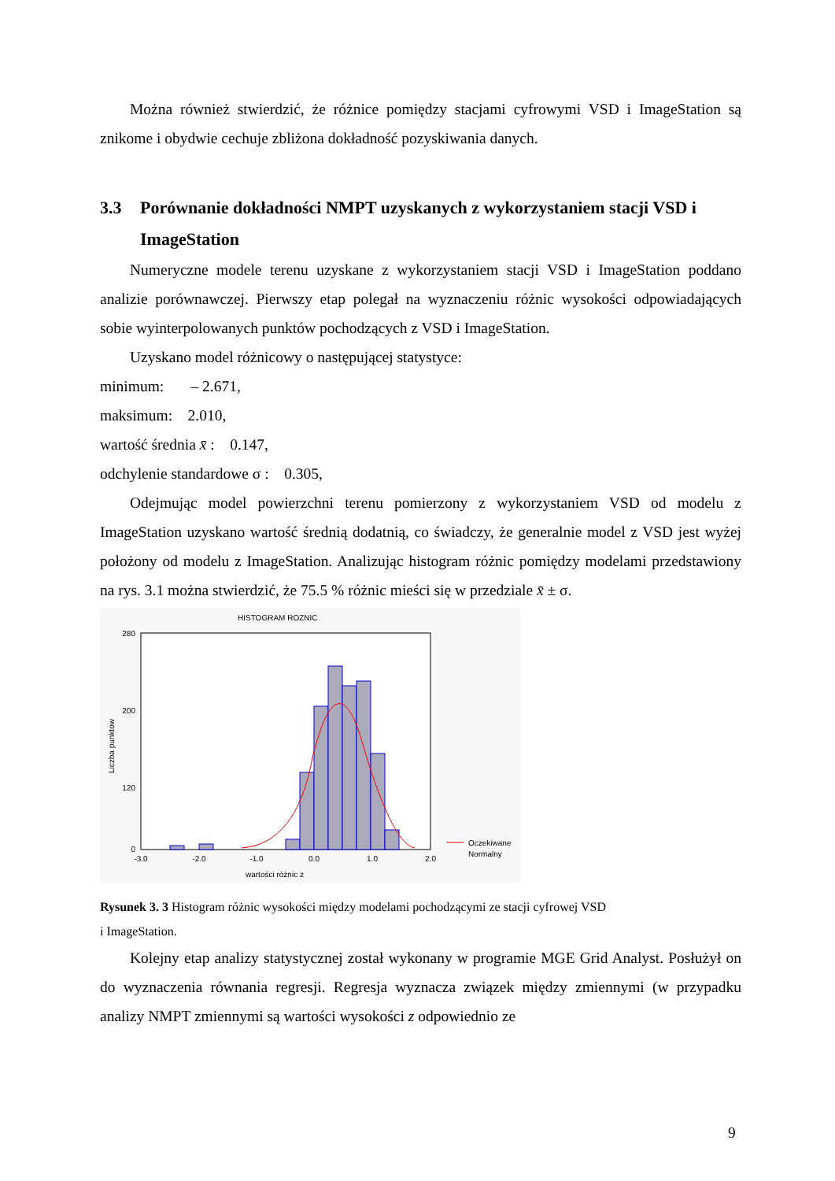Można również stwierdzić, że różnice pomiędzy stacjami cyfrowymi VSD i ImageStation są znikome i obydwie cechuje zbliżona dokładność pozyskiwania danych.
3.3 Porównanie dokładności NMPT uzyskanych z wykorzystaniem stacji VSD i ImageStation
Numeryczne modele terenu uzyskane z wykorzystaniem stacji VSD i ImageStation poddano analizie porównawczej. Pierwszy etap polegał na wyznaczeniu różnic wysokości odpowiadających sobie wyinterpolowanych punktów pochodzących z VSD i ImageStation.
Uzyskano model różnicowy o następującej statystyce:
minimum: – 2.671,
maksimum: 2.010,
wartość średnia x̄ : 0.147,
odchylenie standardowe σ : 0.305,
Odejmując model powierzchni terenu pomierzony z wykorzystaniem VSD od modelu z ImageStation uzyskano wartość średnią dodatnią, co świadczy, że generalnie model z VSD jest wyżej położony od modelu z ImageStation. Analizując histogram różnic pomiędzy modelami przedstawiony na rys. 3.1 można stwierdzić, że 75.5 % różnic mieści się w przedziale x̄ ± σ.
HISTOGRAM ROZNIC
280
200
120
0
Liczba punktow
-3.0
-2.0
-1.0
0.0
1.0
2.0
wartości różnic z
Oczekiwane
Normalny
Rysunek 3. 3 Histogram różnic wysokości między modelami pochodzącymi ze stacji cyfrowej VSD
i ImageStation.
Kolejny etap analizy statystycznej został wykonany w programie MGE Grid Analyst. Posłużył on do wyznaczenia równania regresji. Regresja wyznacza związek między zmiennymi (w przypadku analizy NMPT zmiennymi są wartości wysokości z odpowiednio ze
9